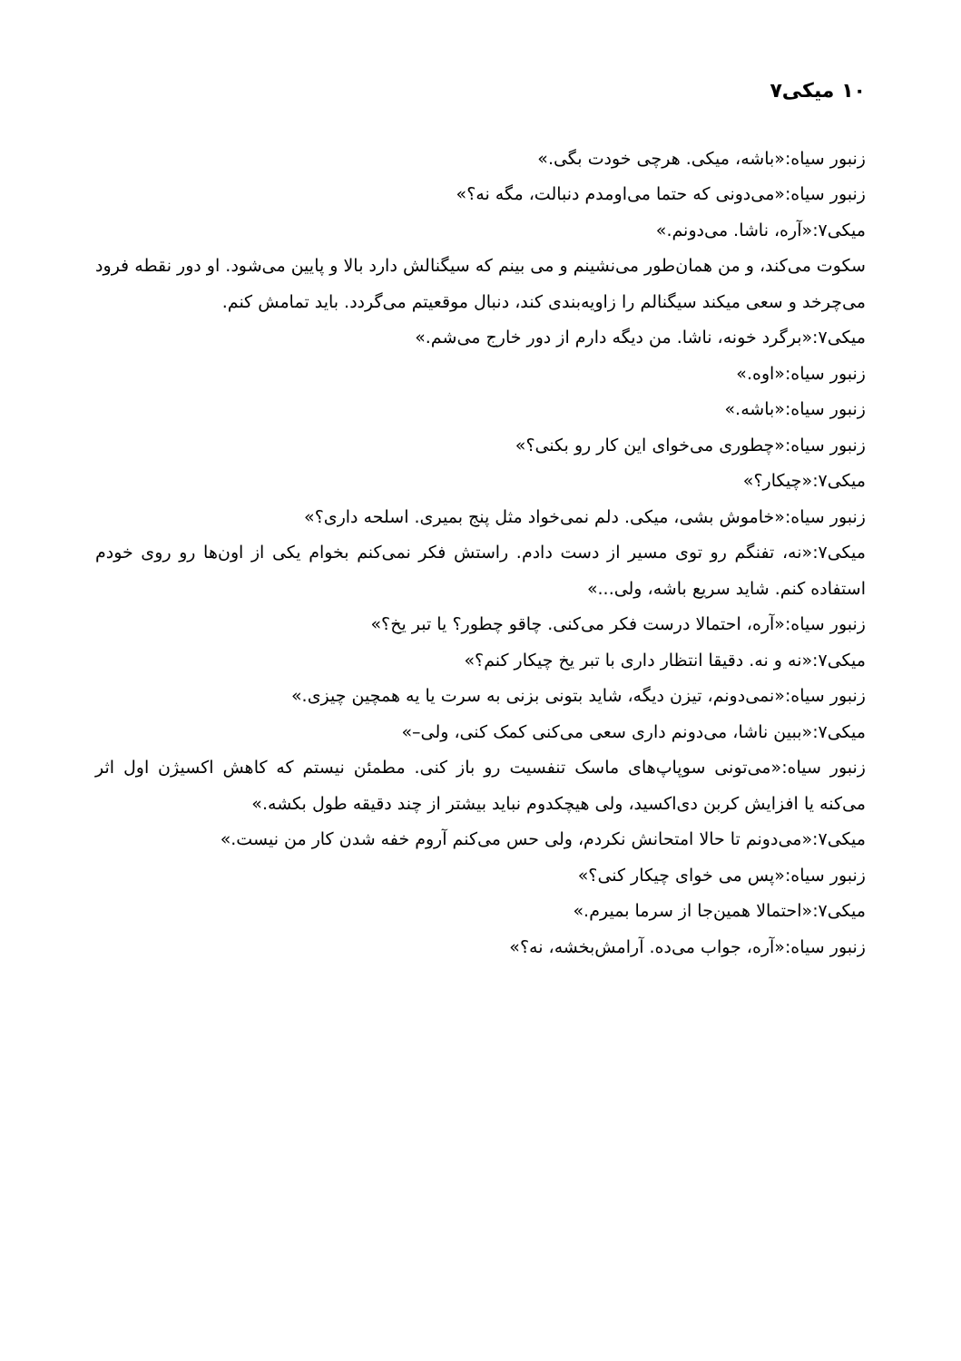۱۰ میکی۷
زنبور سیاه:«باشه، میکی. هرچی خودت بگی.»
زنبور سیاه:«می‌دونی که حتما می‌اومدم دنبالت، مگه نه؟»
میکی۷:«آره، ناشا. می‌دونم.»
سکوت می‌کند، و من همان‌طور می‌نشینم و می بینم که سیگنالش دارد بالا و پایین می‌شود. او دور نقطه فرود می‌چرخد و سعی میکند سیگنالم را زاویه‌بندی کند، دنبال موقعیتم می‌گردد. باید تمامش کنم.
میکی۷:«برگرد خونه، ناشا. من دیگه دارم از دور خارج می‌شم.»
زنبور سیاه:«اوه.»
زنبور سیاه:«باشه.»
زنبور سیاه:«چطوری می‌خوای این کار رو بکنی؟»
میکی۷:«چیکار؟»
زنبور سیاه:«خاموش بشی، میکی. دلم نمی‌خواد مثل پنج بمیری. اسلحه داری؟»
میکی۷:«نه، تفنگم رو توی مسیر از دست دادم. راستش فکر نمی‌کنم بخوام یکی از اون‌ها رو روی خودم استفاده کنم. شاید سریع باشه، ولی...»
زنبور سیاه:«آره، احتمالا درست فکر می‌کنی. چاقو چطور؟ یا تبر یخ؟»
میکی۷:«نه و نه. دقیقا انتظار داری با تبر یخ چیکار کنم؟»
زنبور سیاه:«نمی‌دونم، تیزن دیگه، شاید بتونی بزنی به سرت یا یه همچین چیزی.»
میکی۷:«ببین ناشا، می‌دونم داری سعی می‌کنی کمک کنی، ولی–»
زنبور سیاه:«می‌تونی سوپاپ‌های ماسک تنفسیت رو باز کنی. مطمئن نیستم که کاهش اکسیژن اول اثر می‌کنه یا افزایش کربن دی‌اکسید، ولی هیچکدوم نباید بیشتر از چند دقیقه طول بکشه.»
میکی۷:«می‌دونم تا حالا امتحانش نکردم، ولی حس می‌کنم آروم خفه شدن کار من نیست.»
زنبور سیاه:«پس می خوای چیکار کنی؟»
میکی۷:«احتمالا همین‌جا از سرما بمیرم.»
زنبور سیاه:«آره، جواب می‌ده. آرامش‌بخشه، نه؟»